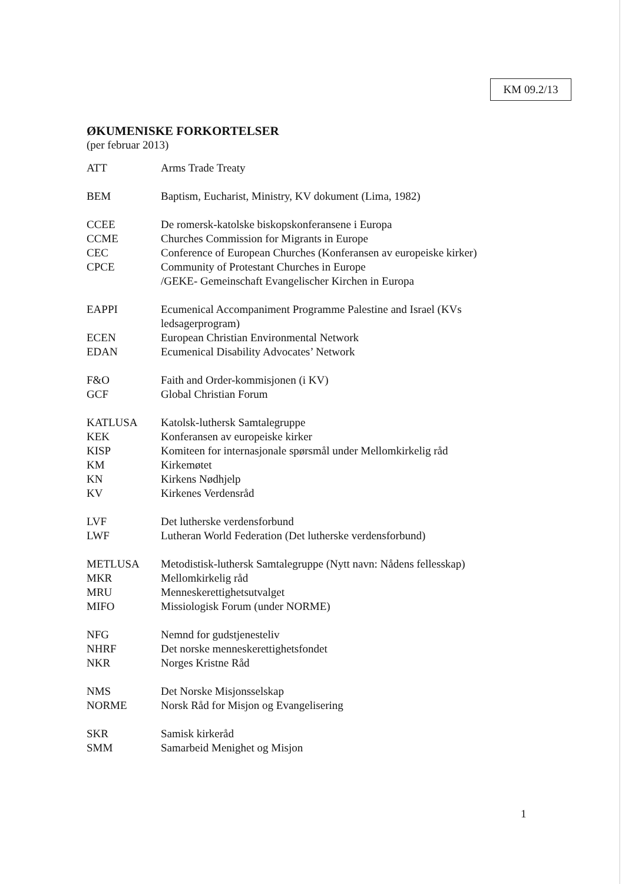KM 09.2/13
ØKUMENISKE FORKORTELSER
(per februar 2013)
| ATT | Arms Trade Treaty |
| BEM | Baptism, Eucharist, Ministry, KV dokument (Lima, 1982) |
| CCEE | De romersk-katolske biskopskonferansene i Europa |
| CCME | Churches Commission for Migrants in Europe |
| CEC | Conference of European Churches (Konferansen av europeiske kirker) |
| CPCE | Community of Protestant Churches in Europe /GEKE- Gemeinschaft Evangelischer Kirchen in Europa |
| EAPPI | Ecumenical Accompaniment Programme Palestine and Israel (KVs ledsagerprogram) |
| ECEN | European Christian Environmental Network |
| EDAN | Ecumenical Disability Advocates’ Network |
| F&O | Faith and Order-kommisjonen (i KV) |
| GCF | Global Christian Forum |
| KATLUSA | Katolsk-luthersk Samtalegruppe |
| KEK | Konferansen av europeiske kirker |
| KISP | Komiteen for internasjonale spørsmål under Mellomkirkelig råd |
| KM | Kirkemøtet |
| KN | Kirkens Nødhjelp |
| KV | Kirkenes Verdensråd |
| LVF | Det lutherske verdensforbund |
| LWF | Lutheran World Federation (Det lutherske verdensforbund) |
| METLUSA | Metodistisk-luthersk Samtalegruppe (Nytt navn: Nådens fellesskap) |
| MKR | Mellomkirkelig råd |
| MRU | Menneskerettighetsutvalget |
| MIFO | Missiologisk Forum (under NORME) |
| NFG | Nemnd for gudstjenesteliv |
| NHRF | Det norske menneskerettighetsfondet |
| NKR | Norges Kristne Råd |
| NMS | Det Norske Misjonsselskap |
| NORME | Norsk Råd for Misjon og Evangelisering |
| SKR | Samisk kirkeråd |
| SMM | Samarbeid Menighet og Misjon |
1